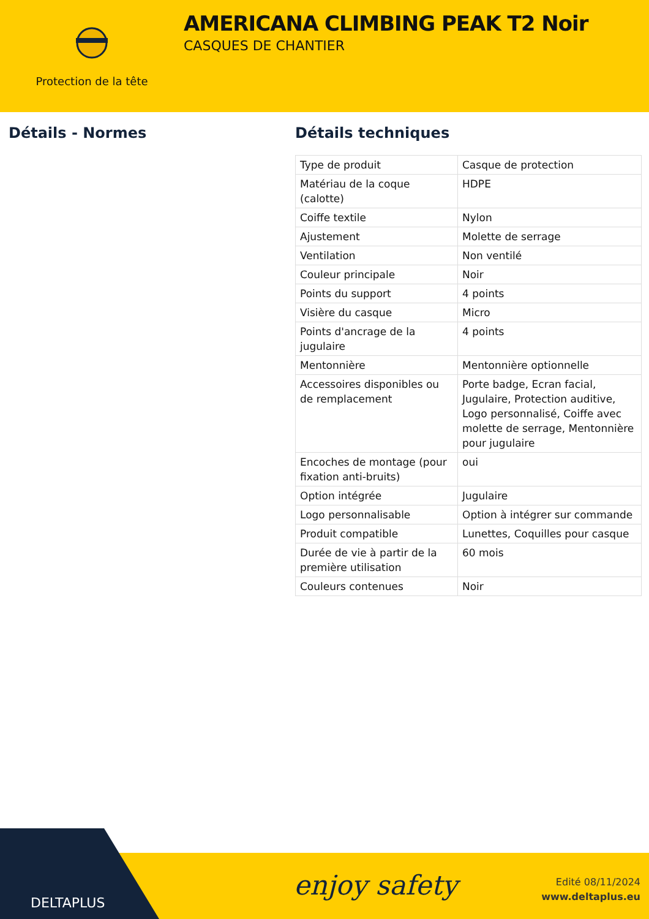Protection de la tête
AMERICANA CLIMBING PEAK T2 Noir
CASQUES DE CHANTIER
Détails - Normes Détails techniques
| Type de produit | Casque de protection |
| Matériau de la coque (calotte) | HDPE |
| Coiffe textile | Nylon |
| Ajustement | Molette de serrage |
| Ventilation | Non ventilé |
| Couleur principale | Noir |
| Points du support | 4 points |
| Visière du casque | Micro |
| Points d'ancrage de la jugulaire | 4 points |
| Mentonnière | Mentonnière optionnelle |
| Accessoires disponibles ou de remplacement | Porte badge, Ecran facial, Jugulaire, Protection auditive, Logo personnalisé, Coiffe avec molette de serrage, Mentonnière pour jugulaire |
| Encoches de montage (pour fixation anti-bruits) | oui |
| Option intégrée | Jugulaire |
| Logo personnalisable | Option à intégrer sur commande |
| Produit compatible | Lunettes, Coquilles pour casque |
| Durée de vie à partir de la première utilisation | 60 mois |
| Couleurs contenues | Noir |
enjoy safety
Edité 08/11/2024
www.deltaplus.eu
DELTAPLUS